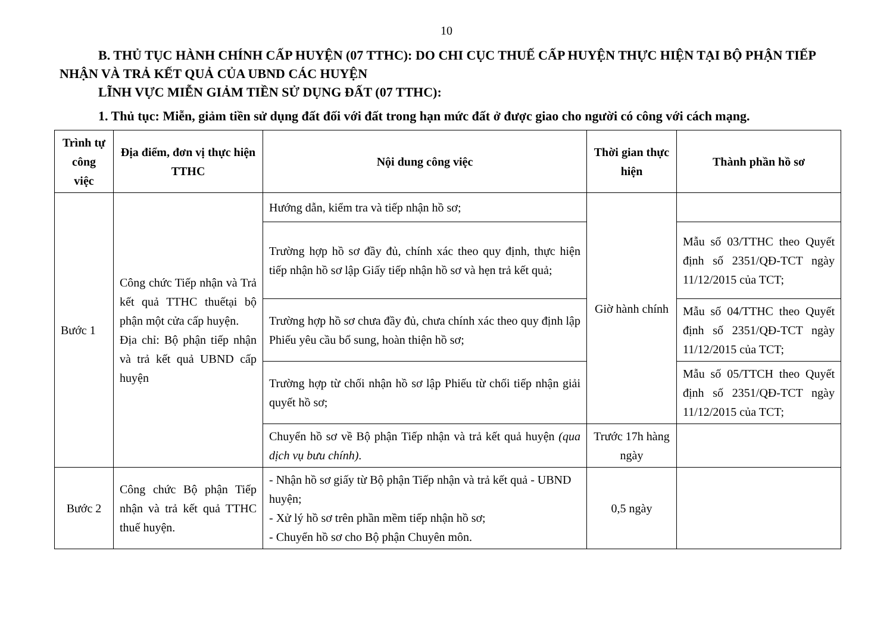10
B. THỦ TỤC HÀNH CHÍNH CẤP HUYỆN (07 TTHC): DO CHI CỤC THUẾ CẤP HUYỆN THỰC HIỆN TẠI BỘ PHẬN TIẾP NHẬN VÀ TRẢ KẾT QUẢ CỦA UBND CÁC HUYỆN
LĨNH VỰC MIỄN GIẢM TIỀN SỬ DỤNG ĐẤT (07 TTHC):
1. Thủ tục: Miễn, giảm tiền sử dụng đất đối với đất trong hạn mức đất ở được giao cho người có công với cách mạng.
| Trình tự công việc | Địa điểm, đơn vị thực hiện TTHC | Nội dung công việc | Thời gian thực hiện | Thành phần hồ sơ |
| --- | --- | --- | --- | --- |
| Bước 1 | Công chức Tiếp nhận và Trả kết quả TTHC thuếtại bộ phận một cửa cấp huyện. Địa chỉ: Bộ phận tiếp nhận và trả kết quả UBND cấp huyện | Hướng dẫn, kiểm tra và tiếp nhận hồ sơ; | Giờ hành chính | |
| | | Trường hợp hồ sơ đầy đủ, chính xác theo quy định, thực hiện tiếp nhận hồ sơ lập Giấy tiếp nhận hồ sơ và hẹn trả kết quả; | | Mẫu số 03/TTHC theo Quyết định số 2351/QĐ-TCT ngày 11/12/2015 của TCT; |
| | | Trường hợp hồ sơ chưa đầy đủ, chưa chính xác theo quy định lập Phiếu yêu cầu bổ sung, hoàn thiện hồ sơ; | | Mẫu số 04/TTHC theo Quyết định số 2351/QĐ-TCT ngày 11/12/2015 của TCT; |
| | | Trường hợp từ chối nhận hồ sơ lập Phiếu từ chối tiếp nhận giải quyết hồ sơ; | | Mẫu số 05/TTCH theo Quyết định số 2351/QĐ-TCT ngày 11/12/2015 của TCT; |
| | | Chuyển hồ sơ về Bộ phận Tiếp nhận và trả kết quả huyện (qua dịch vụ bưu chính) . | Trước 17h hàng ngày | |
| Bước 2 | Công chức Bộ phận Tiếp nhận và trả kết quả TTHC thuế huyện. | - Nhận hồ sơ giấy từ Bộ phận Tiếp nhận và trả kết quả - UBND huyện; - Xử lý hồ sơ trên phần mềm tiếp nhận hồ sơ; - Chuyển hồ sơ cho Bộ phận Chuyên môn. | 0,5 ngày | |